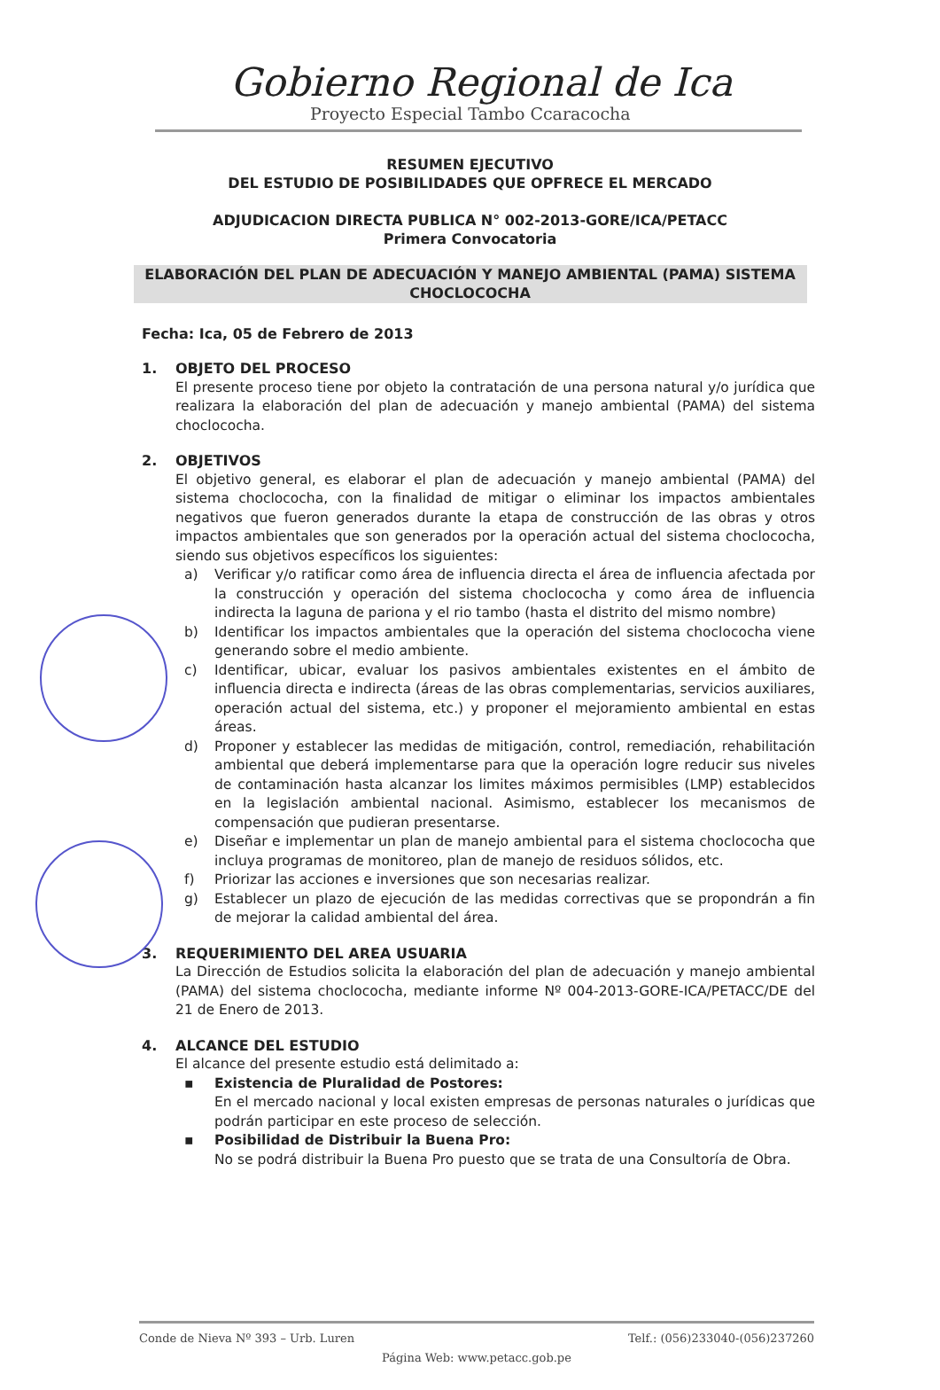Gobierno Regional de Ica
Proyecto Especial Tambo Ccaracocha
RESUMEN EJECUTIVO
DEL ESTUDIO DE POSIBILIDADES QUE OPFRECE EL MERCADO
ADJUDICACION DIRECTA PUBLICA N° 002-2013-GORE/ICA/PETACC
Primera Convocatoria
ELABORACIÓN DEL PLAN DE ADECUACIÓN Y MANEJO AMBIENTAL (PAMA) SISTEMA CHOCLOCOCHA
Fecha: Ica, 05 de Febrero de 2013
1. OBJETO DEL PROCESO
El presente proceso tiene por objeto la contratación de una persona natural y/o jurídica que realizara la elaboración del plan de adecuación y manejo ambiental (PAMA) del sistema choclococha.
2. OBJETIVOS
El objetivo general, es elaborar el plan de adecuación y manejo ambiental (PAMA) del sistema choclococha, con la finalidad de mitigar o eliminar los impactos ambientales negativos que fueron generados durante la etapa de construcción de las obras y otros impactos ambientales que son generados por la operación actual del sistema choclococha, siendo sus objetivos específicos los siguientes:
a) Verificar y/o ratificar como área de influencia directa el área de influencia afectada por la construcción y operación del sistema choclococha y como área de influencia indirecta la laguna de pariona y el rio tambo (hasta el distrito del mismo nombre)
b) Identificar los impactos ambientales que la operación del sistema choclococha viene generando sobre el medio ambiente.
c) Identificar, ubicar, evaluar los pasivos ambientales existentes en el ámbito de influencia directa e indirecta (áreas de las obras complementarias, servicios auxiliares, operación actual del sistema, etc.) y proponer el mejoramiento ambiental en estas áreas.
d) Proponer y establecer las medidas de mitigación, control, remediación, rehabilitación ambiental que deberá implementarse para que la operación logre reducir sus niveles de contaminación hasta alcanzar los limites máximos permisibles (LMP) establecidos en la legislación ambiental nacional. Asimismo, establecer los mecanismos de compensación que pudieran presentarse.
e) Diseñar e implementar un plan de manejo ambiental para el sistema choclococha que incluya programas de monitoreo, plan de manejo de residuos sólidos, etc.
f) Priorizar las acciones e inversiones que son necesarias realizar.
g) Establecer un plazo de ejecución de las medidas correctivas que se propondrán a fin de mejorar la calidad ambiental del área.
3. REQUERIMIENTO DEL AREA USUARIA
La Dirección de Estudios solicita la elaboración del plan de adecuación y manejo ambiental (PAMA) del sistema choclococha, mediante informe Nº 004-2013-GORE-ICA/PETACC/DE del 21 de Enero de 2013.
4. ALCANCE DEL ESTUDIO
El alcance del presente estudio está delimitado a:
▪ Existencia de Pluralidad de Postores:
En el mercado nacional y local existen empresas de personas naturales o jurídicas que podrán participar en este proceso de selección.
▪ Posibilidad de Distribuir la Buena Pro:
No se podrá distribuir la Buena Pro puesto que se trata de una Consultoría de Obra.
Conde de Nieva Nº 393 – Urb. Luren Telf.: (056)233040-(056)237260
Página Web: www.petacc.gob.pe